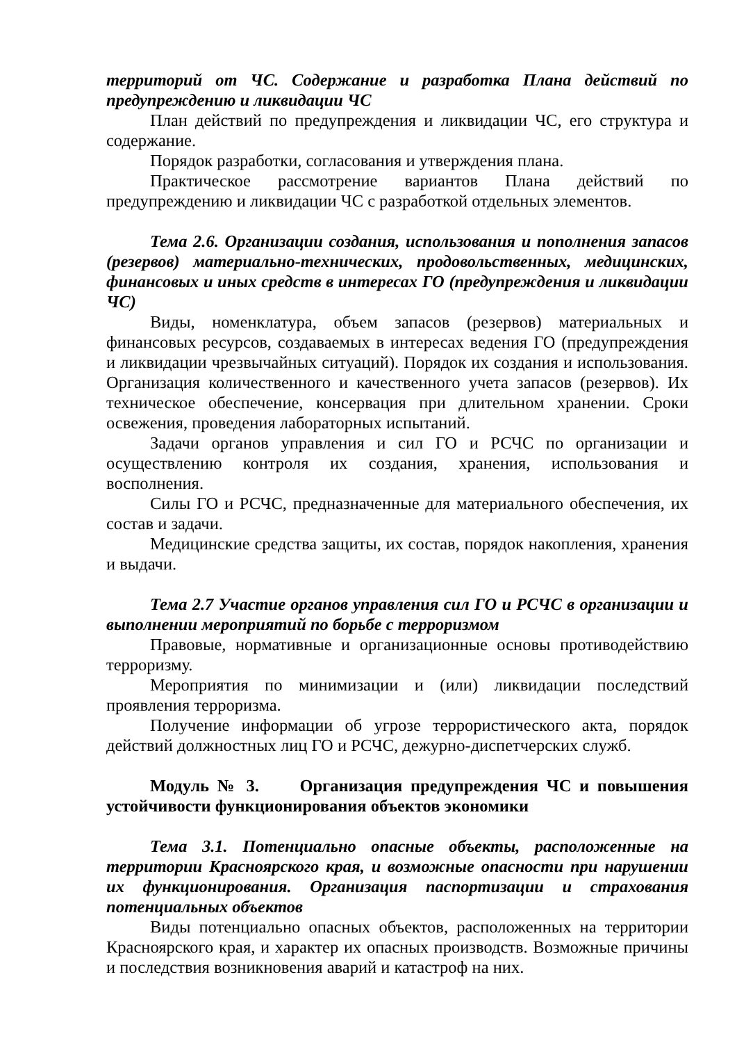территорий от ЧС. Содержание и разработка Плана действий по предупреждению и ликвидации ЧС
План действий по предупреждения и ликвидации ЧС, его структура и содержание.
Порядок разработки, согласования и утверждения плана.
Практическое рассмотрение вариантов Плана действий по предупреждению и ликвидации ЧС с разработкой отдельных элементов.
Тема 2.6. Организации создания, использования и пополнения запасов (резервов) материально-технических, продовольственных, медицинских, финансовых и иных средств в интересах ГО (предупреждения и ликвидации ЧС)
Виды, номенклатура, объем запасов (резервов) материальных и финансовых ресурсов, создаваемых в интересах ведения ГО (предупреждения и ликвидации чрезвычайных ситуаций). Порядок их создания и использования. Организация количественного и качественного учета запасов (резервов). Их техническое обеспечение, консервация при длительном хранении. Сроки освежения, проведения лабораторных испытаний.
Задачи органов управления и сил ГО и РСЧС по организации и осуществлению контроля их создания, хранения, использования и восполнения.
Силы ГО и РСЧС, предназначенные для материального обеспечения, их состав и задачи.
Медицинские средства защиты, их состав, порядок накопления, хранения и выдачи.
Тема 2.7 Участие органов управления сил ГО и РСЧС в организации и выполнении мероприятий по борьбе с терроризмом
Правовые, нормативные и организационные основы противодействию терроризму.
Мероприятия по минимизации и (или) ликвидации последствий проявления терроризма.
Получение информации об угрозе террористического акта, порядок действий должностных лиц ГО и РСЧС, дежурно-диспетчерских служб.
Модуль № 3. Организация предупреждения ЧС и повышения устойчивости функционирования объектов экономики
Тема 3.1. Потенциально опасные объекты, расположенные на территории Красноярского края, и возможные опасности при нарушении их функционирования. Организация паспортизации и страхования потенциальных объектов
Виды потенциально опасных объектов, расположенных на территории Красноярского края, и характер их опасных производств. Возможные причины и последствия возникновения аварий и катастроф на них.